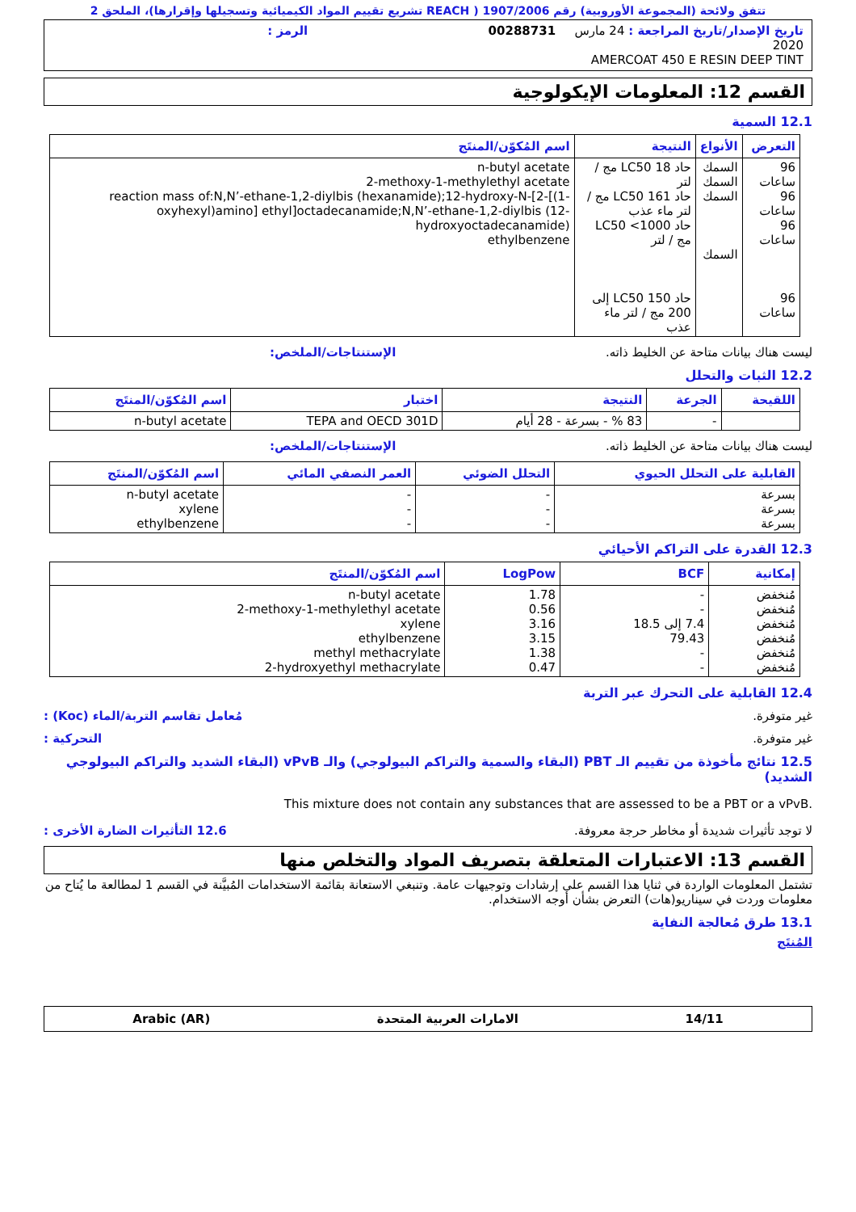تتفق ولائحة (المجموعة الأوروبية) رقم 1907/2006 ( REACH تشريع تقييم المواد الكيميائية وتسجيلها وإقرارها)، الملحق 2
تاريخ الإصدار/تاريخ المراجعة : 24 مارس 2020
00288731
الرمز :
AMERCOAT 450 E RESIN DEEP TINT
القسم 12: المعلومات الإيكولوجية
12.1 السمية
| التعرض | الأنواع | النتيجة | اسم المُكوّن/المنتَج |
| --- | --- | --- | --- |
| 96 ساعات 96 ساعات 96 ساعات 96 ساعات | السمك السمك السمك السمك | حاد LC50 18 مج / لتر حاد LC50 161 مج / لتر ماء عذب حاد LC50 <1000 مج / لتر حاد LC50 150 إلى 200 مج / لتر ماء عذب | n-butyl acetate 2-methoxy-1-methylethyl acetate reaction mass of:N,N’-ethane-1,2-diylbis (hexanamide);12-hydroxy-N-[2-[(1-oxyhexyl)amino] ethyl]octadecanamide;N,N’-ethane-1,2-diylbis (12-hydroxyoctadecanamide) ethylbenzene |
ليست هناك بيانات متاحة عن الخليط ذاته. الإستنتاجات/الملخص:
12.2 الثبات والتحلل
| اللقيحة | الجرعة | النتيجة | اختبار | اسم المُكوّن/المنتَج |
| --- | --- | --- | --- | --- |
| | - | 83 % - بسرعة - 28 أيام | TEPA and OECD 301D | n-butyl acetate |
ليست هناك بيانات متاحة عن الخليط ذاته. الإستنتاجات/الملخص:
| القابلية على التحلل الحيوي | التحلل الضوئي | العمر النصفي المائي | اسم المُكوّن/المنتَج |
| --- | --- | --- | --- |
| بسرعة بسرعة بسرعة | - - - | - - - | n-butyl acetate xylene ethylbenzene |
12.3 القدرة على التراكم الأحيائي
| إمكانية | BCF | LogPow | اسم المُكوّن/المنتَج |
| --- | --- | --- | --- |
| مُنخفض مُنخفض مُنخفض مُنخفض مُنخفض مُنخفض | - - 7.4 إلى 18.5 79.43 - - | 1.78 0.56 3.16 3.15 1.38 0.47 | n-butyl acetate 2-methoxy-1-methylethyl acetate xylene ethylbenzene methyl methacrylate 2-hydroxyethyl methacrylate |
12.4 القابلية على التحرك عبر التربة
غير متوفرة. مُعامل تقاسم التربة/الماء (Koc) :
غير متوفرة. التحركية :
12.5 نتائج مأخوذة من تقييم الـ PBT (البقاء والسمية والتراكم البيولوجي) والـ vPvB (البقاء الشديد والتراكم البيولوجي الشديد)
This mixture does not contain any substances that are assessed to be a PBT or a vPvB.
لا توجد تأثيرات شديدة أو مخاطر حرجة معروفة. 12.6 التأثيرات الضارة الأخرى :
القسم 13: الاعتبارات المتعلقة بتصريف المواد والتخلص منها
تشتمل المعلومات الواردة في ثنايا هذا القسم على إرشادات وتوجيهات عامة. وتنبغي الاستعانة بقائمة الاستخدامات المُبيَّنة في القسم 1 لمطالعة ما يُتاح من معلومات وردت في سيناريو(هات) التعرض بشأن أوجه الاستخدام.
13.1 طرق مُعالجة النفاية
المُنتَج
14/11 الامارات العربية المتحدة Arabic (AR)